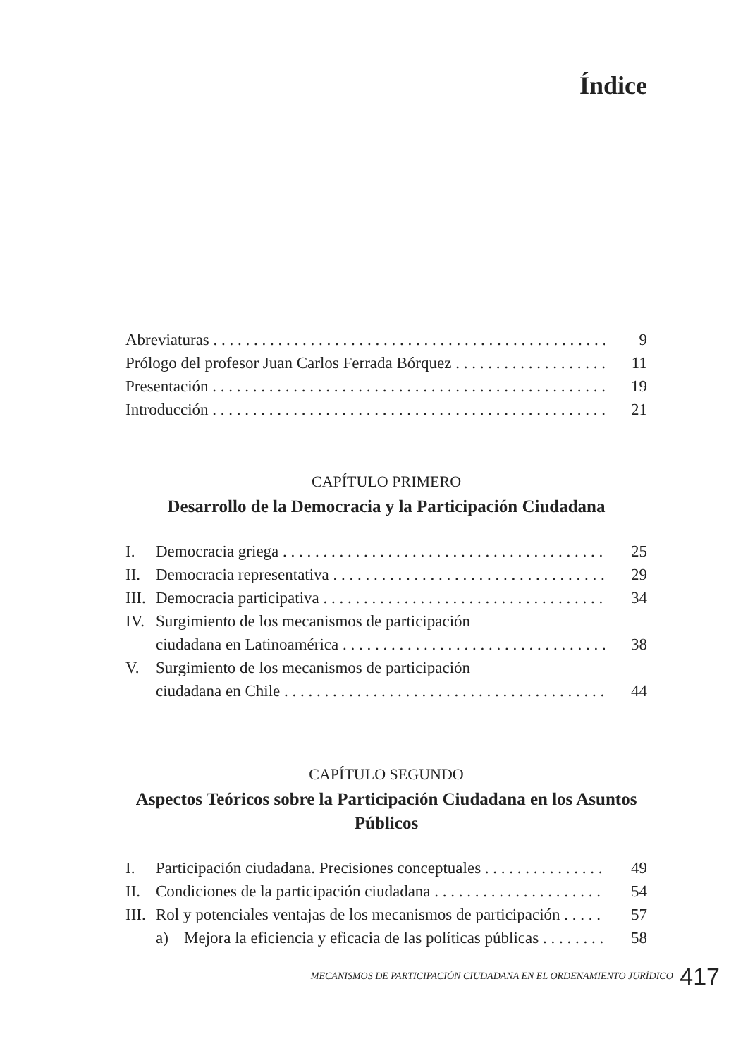Índice
Abreviaturas 9
Prólogo del profesor Juan Carlos Ferrada Bórquez 11
Presentación 19
Introducción 21
CAPÍTULO PRIMERO
Desarrollo de la Democracia y la Participación Ciudadana
I. Democracia griega 25
II. Democracia representativa 29
III.
Democracia participativa 34
IV. Surgimiento de los mecanismos de participación
ciudadana en Latinoamérica 38
V. Surgimiento de los mecanismos de participación
ciudadana en Chile 44
CAPÍTULO SEGUNDO
Aspectos Teóricos sobre la Participación Ciudadana en los Asuntos Públicos
I. Participación ciudadana. Precisiones conceptuales 49
II. Condiciones de la participación ciudadana 54
III.
Rol y potenciales ventajas de los mecanismos de participación 57
a) Mejora la eficiencia y eficacia de las políticas públicas 58
MECANISMOS DE PARTICIPACIÓN CIUDADANA EN EL ORDENAMIENTO JURÍDICO 417